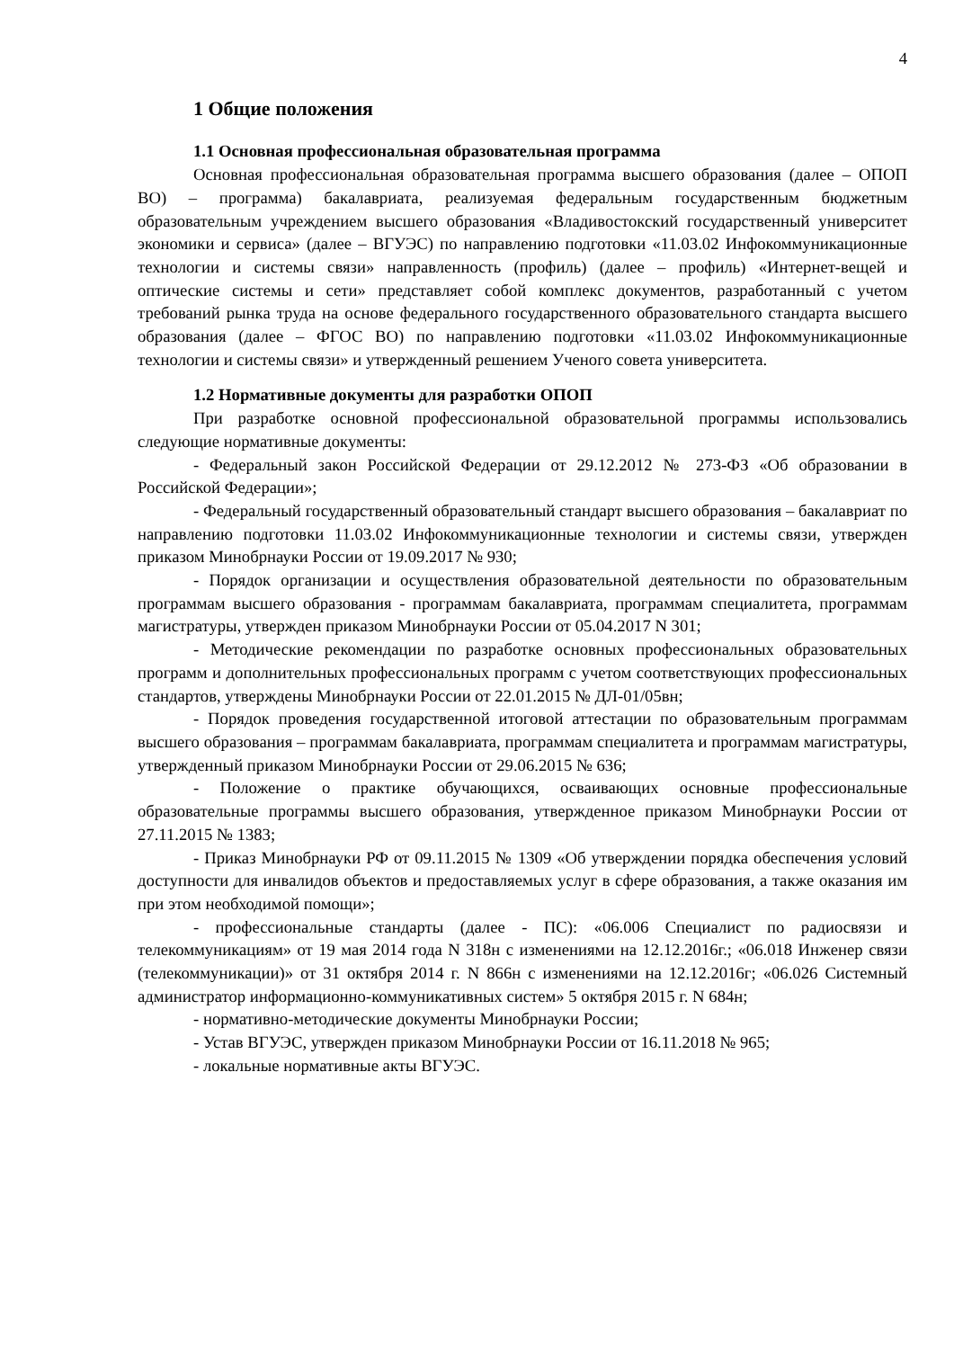4
1 Общие положения
1.1 Основная профессиональная образовательная программа
Основная профессиональная образовательная программа высшего образования (далее – ОПОП ВО) – программа) бакалавриата, реализуемая федеральным государственным бюджетным образовательным учреждением высшего образования «Владивостокский государственный университет экономики и сервиса» (далее – ВГУЭС) по направлению подготовки «11.03.02 Инфокоммуникационные технологии и системы связи» направленность (профиль) (далее – профиль) «Интернет-вещей и оптические системы и сети» представляет собой комплекс документов, разработанный с учетом требований рынка труда на основе федерального государственного образовательного стандарта высшего образования (далее – ФГОС ВО) по направлению подготовки «11.03.02 Инфокоммуникационные технологии и системы связи» и утвержденный решением Ученого совета университета.
1.2 Нормативные документы для разработки ОПОП
При разработке основной профессиональной образовательной программы использовались следующие нормативные документы:
- Федеральный закон Российской Федерации от 29.12.2012 № 273-ФЗ «Об образовании в Российской Федерации»;
- Федеральный государственный образовательный стандарт высшего образования – бакалавриат по направлению подготовки 11.03.02 Инфокоммуникационные технологии и системы связи, утвержден приказом Минобрнауки России от 19.09.2017 № 930;
- Порядок организации и осуществления образовательной деятельности по образовательным программам высшего образования - программам бакалавриата, программам специалитета, программам магистратуры, утвержден приказом Минобрнауки России от 05.04.2017 N 301;
- Методические рекомендации по разработке основных профессиональных образовательных программ и дополнительных профессиональных программ с учетом соответствующих профессиональных стандартов, утверждены Минобрнауки России от 22.01.2015 № ДЛ-01/05вн;
- Порядок проведения государственной итоговой аттестации по образовательным программам высшего образования – программам бакалавриата, программам специалитета и программам магистратуры, утвержденный приказом Минобрнауки России от 29.06.2015 № 636;
- Положение о практике обучающихся, осваивающих основные профессиональные образовательные программы высшего образования, утвержденное приказом Минобрнауки России от 27.11.2015 № 1383;
- Приказ Минобрнауки РФ от 09.11.2015 № 1309 «Об утверждении порядка обеспечения условий доступности для инвалидов объектов и предоставляемых услуг в сфере образования, а также оказания им при этом необходимой помощи»;
- профессиональные стандарты (далее - ПС): «06.006 Специалист по радиосвязи и телекоммуникациям» от 19 мая 2014 года N 318н с изменениями на 12.12.2016г.; «06.018 Инженер связи (телекоммуникации)» от 31 октября 2014 г. N 866н с изменениями на 12.12.2016г; «06.026 Системный администратор информационно-коммуникативных систем» 5 октября 2015 г. N 684н;
- нормативно-методические документы Минобрнауки России;
- Устав ВГУЭС, утвержден приказом Минобрнауки России от 16.11.2018 № 965;
- локальные нормативные акты ВГУЭС.